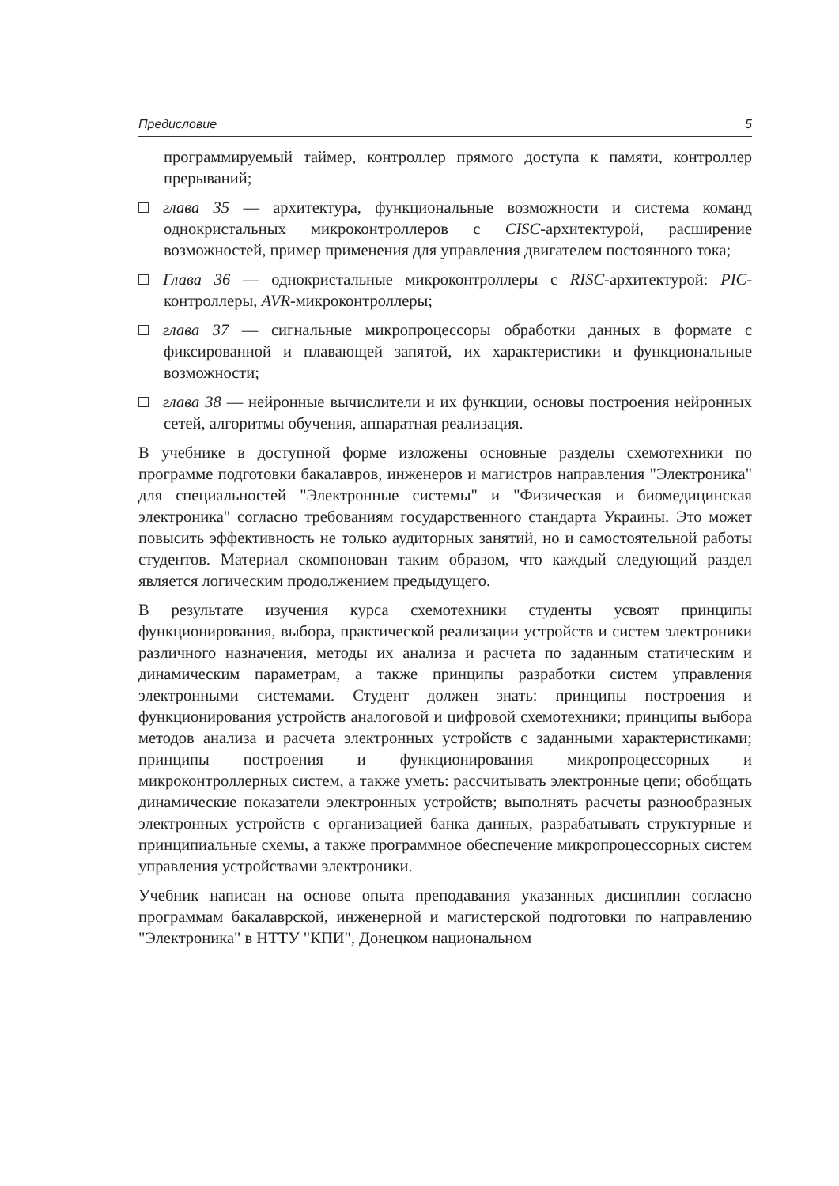Предисловие 5
программируемый таймер, контроллер прямого доступа к памяти, контроллер прерываний;
глава 35 — архитектура, функциональные возможности и система команд однокристальных микроконтроллеров с CISC-архитектурой, расширение возможностей, пример применения для управления двигателем постоянного тока;
Глава 36 — однокристальные микроконтроллеры с RISC-архитектурой: PIC-контроллеры, AVR-микроконтроллеры;
глава 37 — сигнальные микропроцессоры обработки данных в формате с фиксированной и плавающей запятой, их характеристики и функциональные возможности;
глава 38 — нейронные вычислители и их функции, основы построения нейронных сетей, алгоритмы обучения, аппаратная реализация.
В учебнике в доступной форме изложены основные разделы схемотехники по программе подготовки бакалавров, инженеров и магистров направления "Электроника" для специальностей "Электронные системы" и "Физическая и биомедицинская электроника" согласно требованиям государственного стандарта Украины. Это может повысить эффективность не только аудиторных занятий, но и самостоятельной работы студентов. Материал скомпонован таким образом, что каждый следующий раздел является логическим продолжением предыдущего.
В результате изучения курса схемотехники студенты усвоят принципы функционирования, выбора, практической реализации устройств и систем электроники различного назначения, методы их анализа и расчета по заданным статическим и динамическим параметрам, а также принципы разработки систем управления электронными системами. Студент должен знать: принципы построения и функционирования устройств аналоговой и цифровой схемотехники; принципы выбора методов анализа и расчета электронных устройств с заданными характеристиками; принципы построения и функционирования микропроцессорных и микроконтроллерных систем, а также уметь: рассчитывать электронные цепи; обобщать динамические показатели электронных устройств; выполнять расчеты разнообразных электронных устройств с организацией банка данных, разрабатывать структурные и принципиальные схемы, а также программное обеспечение микропроцессорных систем управления устройствами электроники.
Учебник написан на основе опыта преподавания указанных дисциплин согласно программам бакалаврской, инженерной и магистерской подготовки по направлению "Электроника" в НТТУ "КПИ", Донецком национальном